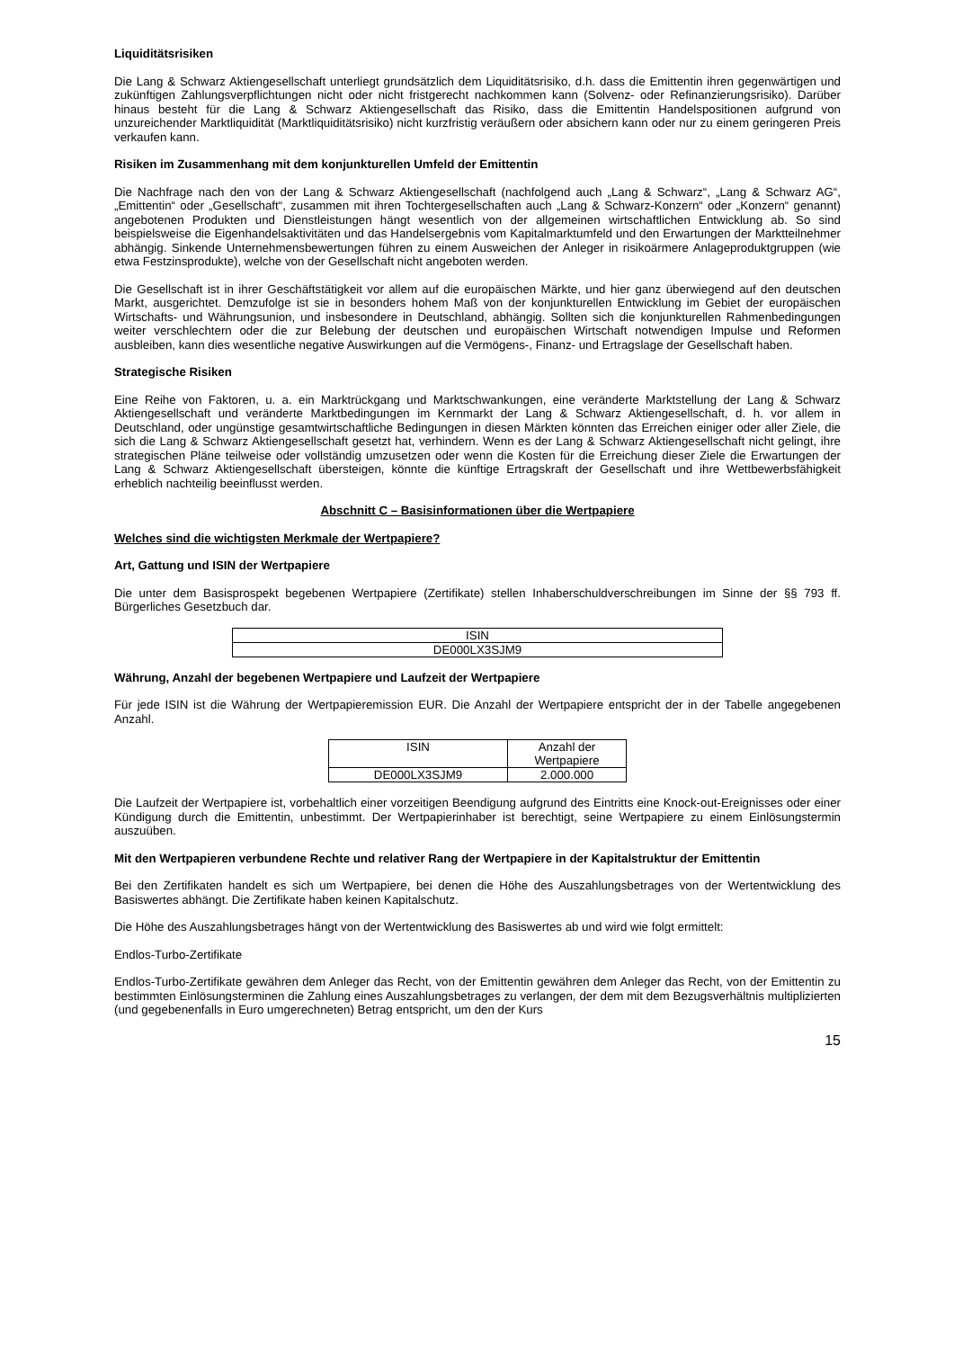Liquiditätsrisiken
Die Lang & Schwarz Aktiengesellschaft unterliegt grundsätzlich dem Liquiditätsrisiko, d.h. dass die Emittentin ihren gegenwärtigen und zukünftigen Zahlungsverpflichtungen nicht oder nicht fristgerecht nachkommen kann (Solvenz- oder Refinanzierungsrisiko). Darüber hinaus besteht für die Lang & Schwarz Aktiengesellschaft das Risiko, dass die Emittentin Handelspositionen aufgrund von unzureichender Marktliquidität (Marktliquiditätsrisiko) nicht kurzfristig veräußern oder absichern kann oder nur zu einem geringeren Preis verkaufen kann.
Risiken im Zusammenhang mit dem konjunkturellen Umfeld der Emittentin
Die Nachfrage nach den von der Lang & Schwarz Aktiengesellschaft (nachfolgend auch „Lang & Schwarz“, „Lang & Schwarz AG“, „Emittentin“ oder „Gesellschaft“, zusammen mit ihren Tochtergesellschaften auch „Lang & Schwarz-Konzern“ oder „Konzern“ genannt) angebotenen Produkten und Dienstleistungen hängt wesentlich von der allgemeinen wirtschaftlichen Entwicklung ab. So sind beispielsweise die Eigenhandelsaktivitäten und das Handelsergebnis vom Kapitalmarktumfeld und den Erwartungen der Marktteilnehmer abhängig. Sinkende Unternehmensbewertungen führen zu einem Ausweichen der Anleger in risikoärmere Anlageproduktgruppen (wie etwa Festzinsprodukte), welche von der Gesellschaft nicht angeboten werden.
Die Gesellschaft ist in ihrer Geschäftstätigkeit vor allem auf die europäischen Märkte, und hier ganz überwiegend auf den deutschen Markt, ausgerichtet. Demzufolge ist sie in besonders hohem Maß von der konjunkturellen Entwicklung im Gebiet der europäischen Wirtschafts- und Währungsunion, und insbesondere in Deutschland, abhängig. Sollten sich die konjunkturellen Rahmenbedingungen weiter verschlechtern oder die zur Belebung der deutschen und europäischen Wirtschaft notwendigen Impulse und Reformen ausbleiben, kann dies wesentliche negative Auswirkungen auf die Vermögens-, Finanz- und Ertragslage der Gesellschaft haben.
Strategische Risiken
Eine Reihe von Faktoren, u. a. ein Marktrückgang und Marktschwankungen, eine veränderte Marktstellung der Lang & Schwarz Aktiengesellschaft und veränderte Marktbedingungen im Kernmarkt der Lang & Schwarz Aktiengesellschaft, d. h. vor allem in Deutschland, oder ungünstige gesamtwirtschaftliche Bedingungen in diesen Märkten könnten das Erreichen einiger oder aller Ziele, die sich die Lang & Schwarz Aktiengesellschaft gesetzt hat, verhindern. Wenn es der Lang & Schwarz Aktiengesellschaft nicht gelingt, ihre strategischen Pläne teilweise oder vollständig umzusetzen oder wenn die Kosten für die Erreichung dieser Ziele die Erwartungen der Lang & Schwarz Aktiengesellschaft übersteigen, könnte die künftige Ertragskraft der Gesellschaft und ihre Wettbewerbsfähigkeit erheblich nachteilig beeinflusst werden.
Abschnitt C – Basisinformationen über die Wertpapiere
Welches sind die wichtigsten Merkmale der Wertpapiere?
Art, Gattung und ISIN der Wertpapiere
Die unter dem Basisprospekt begebenen Wertpapiere (Zertifikate) stellen Inhaberschuldverschreibungen im Sinne der §§ 793 ff. Bürgerliches Gesetzbuch dar.
| ISIN |
| DE000LX3SJM9 |
Währung, Anzahl der begebenen Wertpapiere und Laufzeit der Wertpapiere
Für jede ISIN ist die Währung der Wertpapieremission EUR. Die Anzahl der Wertpapiere entspricht der in der Tabelle angegebenen Anzahl.
| ISIN | Anzahl der Wertpapiere |
| DE000LX3SJM9 | 2.000.000 |
Die Laufzeit der Wertpapiere ist, vorbehaltlich einer vorzeitigen Beendigung aufgrund des Eintritts eine Knock-out-Ereignisses oder einer Kündigung durch die Emittentin, unbestimmt. Der Wertpapierinhaber ist berechtigt, seine Wertpapiere zu einem Einlösungstermin auszuüben.
Mit den Wertpapieren verbundene Rechte und relativer Rang der Wertpapiere in der Kapitalstruktur der Emittentin
Bei den Zertifikaten handelt es sich um Wertpapiere, bei denen die Höhe des Auszahlungsbetrages von der Wertentwicklung des Basiswertes abhängt. Die Zertifikate haben keinen Kapitalschutz.
Die Höhe des Auszahlungsbetrages hängt von der Wertentwicklung des Basiswertes ab und wird wie folgt ermittelt:
Endlos-Turbo-Zertifikate
Endlos-Turbo-Zertifikate gewähren dem Anleger das Recht, von der Emittentin gewähren dem Anleger das Recht, von der Emittentin zu bestimmten Einlösungsterminen die Zahlung eines Auszahlungsbetrages zu verlangen, der dem mit dem Bezugsverhältnis multiplizierten (und gegebenenfalls in Euro umgerechneten) Betrag entspricht, um den der Kurs
15